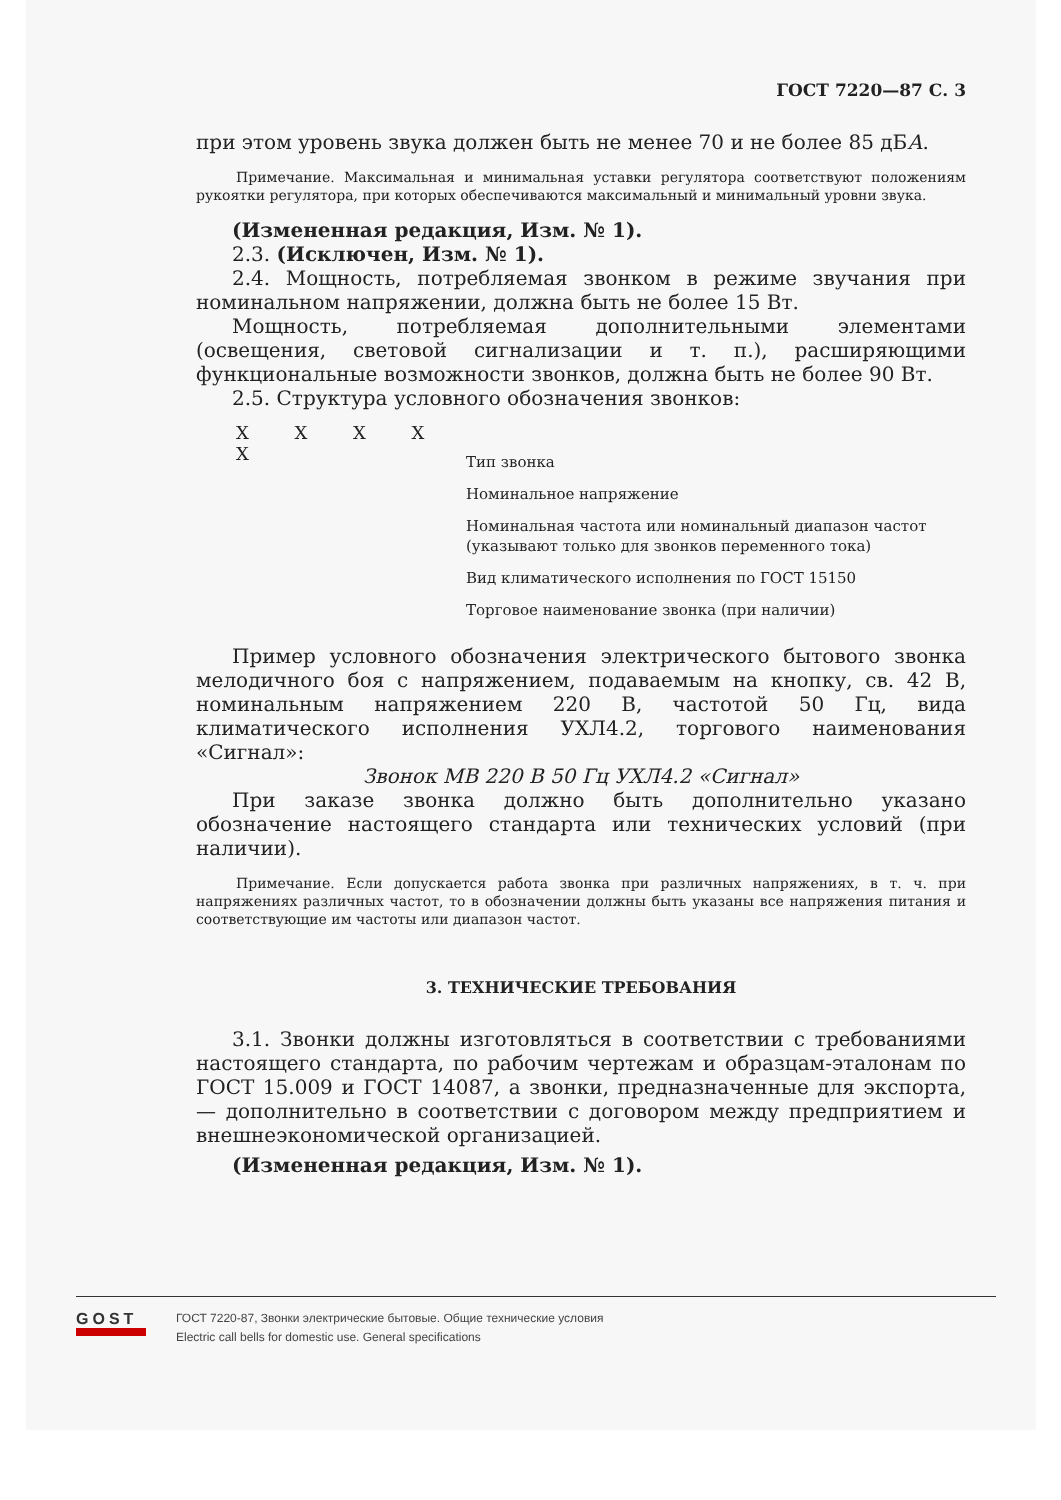ГОСТ 7220—87 С. 3
при этом уровень звука должен быть не менее 70 и не более 85 дБА.
Примечание. Максимальная и минимальная уставки регулятора соответствуют положениям рукоятки регулятора, при которых обеспечиваются максимальный и минимальный уровни звука.
(Измененная редакция, Изм. № 1).
2.3. (Исключен, Изм. № 1).
2.4. Мощность, потребляемая звонком в режиме звучания при номинальном напряжении, должна быть не более 15 Вт.
Мощность, потребляемая дополнительными элементами (освещения, световой сигнализации и т. п.), расширяющими функциональные возможности звонков, должна быть не более 90 Вт.
2.5. Структура условного обозначения звонков:
X X X X X
Тип звонка
Номинальное напряжение
Номинальная частота или номинальный диапазон частот (указывают только для звонков переменного тока)
Вид климатического исполнения по ГОСТ 15150
Торговое наименование звонка (при наличии)
Пример условного обозначения электрического бытового звонка мелодичного боя с напряжением, подаваемым на кнопку, св. 42 В, номинальным напряжением 220 В, частотой 50 Гц, вида климатического исполнения УХЛ4.2, торгового наименования «Сигнал»:
Звонок МВ 220 В 50 Гц УХЛ4.2 «Сигнал»
При заказе звонка должно быть дополнительно указано обозначение настоящего стандарта или технических условий (при наличии).
Примечание. Если допускается работа звонка при различных напряжениях, в т. ч. при напряжениях различных частот, то в обозначении должны быть указаны все напряжения питания и соответствующие им частоты или диапазон частот.
3. ТЕХНИЧЕСКИЕ ТРЕБОВАНИЯ
3.1. Звонки должны изготовляться в соответствии с требованиями настоящего стандарта, по рабочим чертежам и образцам-эталонам по ГОСТ 15.009 и ГОСТ 14087, а звонки, предназначенные для экспорта, — дополнительно в соответствии с договором между предприятием и внешнеэкономической организацией.
(Измененная редакция, Изм. № 1).
GOST
ГОСТ 7220-87, Звонки электрические бытовые. Общие технические условия
Electric call bells for domestic use. General specifications